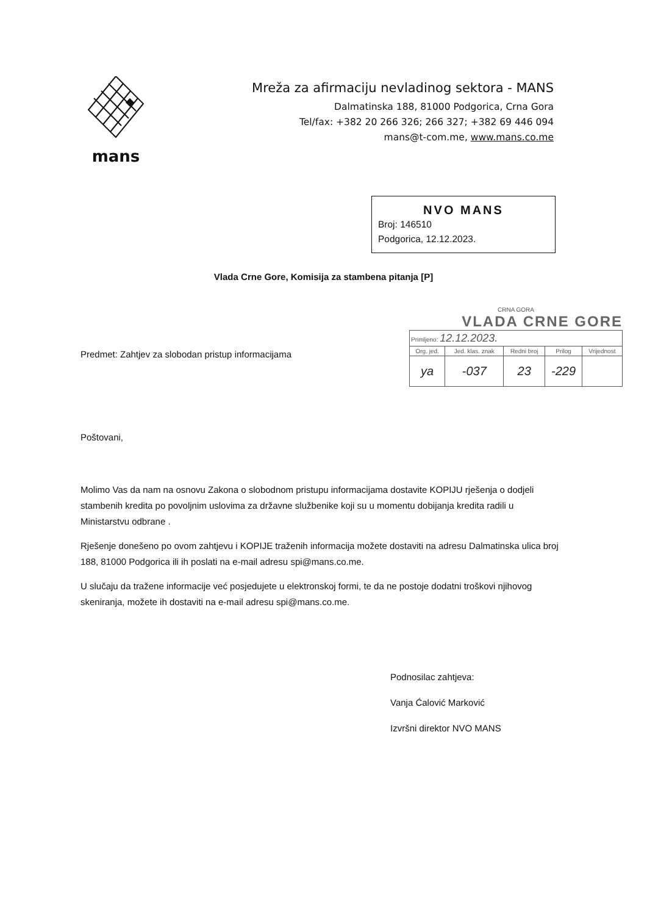mans
Mreža za afirmaciju nevladinog sektora - MANS
Dalmatinska 188, 81000 Podgorica, Crna Gora
Tel/fax: +382 20 266 326; 266 327; +382 69 446 094
mans@t-com.me, www.mans.co.me
NVO MANS
Broj: 146510
Podgorica, 12.12.2023.
Vlada Crne Gore, Komisija za stambena pitanja [P]
Predmet: Zahtjev za slobodan pristup informacijama
CRNA GORA
VLADA CRNE GORE
| Primljeno: 12.12.2023. | | | | |
| Org. jed. | Jed. klas. znak | Redni broj | Prilog | Vrijednost |
| ya | -037 | 23 | -229 | |
Poštovani,
Molimo Vas da nam na osnovu Zakona o slobodnom pristupu informacijama dostavite KOPIJU rješenja o dodjeli stambenih kredita po povoljnim uslovima za državne službenike koji su u momentu dobijanja kredita radili u Ministarstvu odbrane .
Rješenje donešeno po ovom zahtjevu i KOPIJE traženih informacija možete dostaviti na adresu Dalmatinska ulica broj 188, 81000 Podgorica ili ih poslati na e-mail adresu spi@mans.co.me.
U slučaju da tražene informacije već posjedujete u elektronskoj formi, te da ne postoje dodatni troškovi njihovog skeniranja, možete ih dostaviti na e-mail adresu spi@mans.co.me.
Podnosilac zahtjeva:
Vanja Ćalović Marković
Izvršni direktor NVO MANS